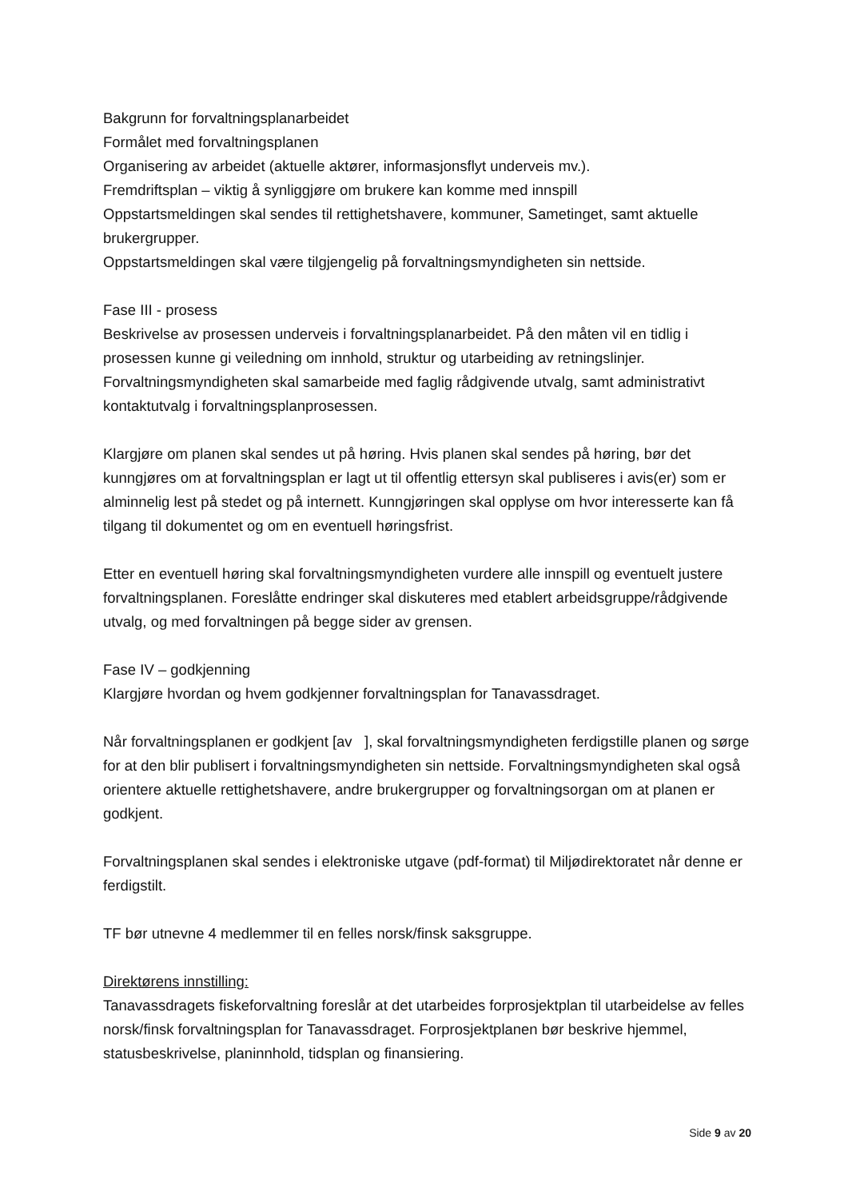Bakgrunn for forvaltningsplanarbeidet
Formålet med forvaltningsplanen
Organisering av arbeidet (aktuelle aktører, informasjonsflyt underveis mv.).
Fremdriftsplan – viktig å synliggjøre om brukere kan komme med innspill
Oppstartsmeldingen skal sendes til rettighetshavere, kommuner, Sametinget, samt aktuelle brukergrupper.
Oppstartsmeldingen skal være tilgjengelig på forvaltningsmyndigheten sin nettside.
Fase III - prosess
Beskrivelse av prosessen underveis i forvaltningsplanarbeidet. På den måten vil en tidlig i prosessen kunne gi veiledning om innhold, struktur og utarbeiding av retningslinjer. Forvaltningsmyndigheten skal samarbeide med faglig rådgivende utvalg, samt administrativt kontaktutvalg i forvaltningsplanprosessen.
Klargjøre om planen skal sendes ut på høring. Hvis planen skal sendes på høring, bør det kunngjøres om at forvaltningsplan er lagt ut til offentlig ettersyn skal publiseres i avis(er) som er alminnelig lest på stedet og på internett. Kunngjøringen skal opplyse om hvor interesserte kan få tilgang til dokumentet og om en eventuell høringsfrist.
Etter en eventuell høring skal forvaltningsmyndigheten vurdere alle innspill og eventuelt justere forvaltningsplanen. Foreslåtte endringer skal diskuteres med etablert arbeidsgruppe/rådgivende utvalg, og med forvaltningen på begge sider av grensen.
Fase IV – godkjenning
Klargjøre hvordan og hvem godkjenner forvaltningsplan for Tanavassdraget.
Når forvaltningsplanen er godkjent [av ], skal forvaltningsmyndigheten ferdigstille planen og sørge for at den blir publisert i forvaltningsmyndigheten sin nettside. Forvaltningsmyndigheten skal også orientere aktuelle rettighetshavere, andre brukergrupper og forvaltningsorgan om at planen er godkjent.
Forvaltningsplanen skal sendes i elektroniske utgave (pdf-format) til Miljødirektoratet når denne er ferdigstilt.
TF bør utnevne 4 medlemmer til en felles norsk/finsk saksgruppe.
Direktørens innstilling:
Tanavassdragets fiskeforvaltning foreslår at det utarbeides forprosjektplan til utarbeidelse av felles norsk/finsk forvaltningsplan for Tanavassdraget. Forprosjektplanen bør beskrive hjemmel, statusbeskrivelse, planinnhold, tidsplan og finansiering.
Side 9 av 20